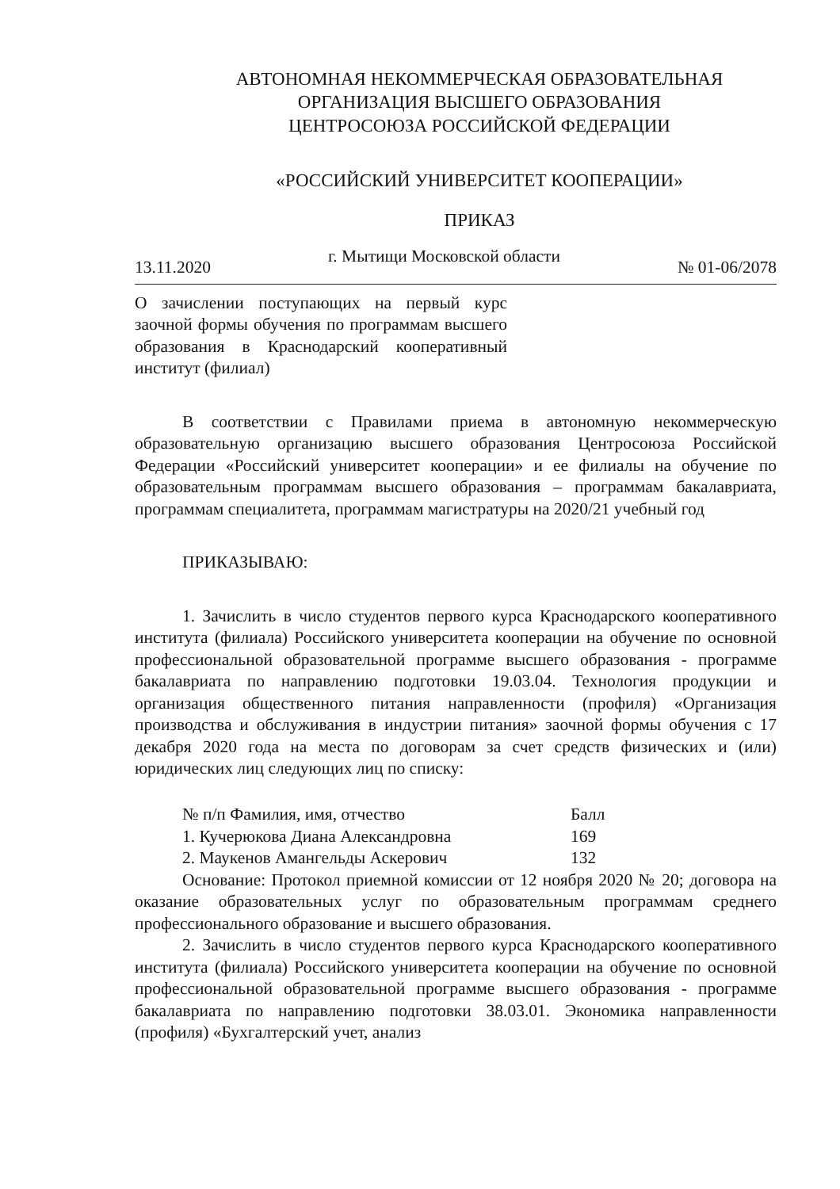АВТОНОМНАЯ НЕКОММЕРЧЕСКАЯ ОБРАЗОВАТЕЛЬНАЯ
ОРГАНИЗАЦИЯ ВЫСШЕГО ОБРАЗОВАНИЯ
ЦЕНТРОСОЮЗА РОССИЙСКОЙ ФЕДЕРАЦИИ
«РОССИЙСКИЙ УНИВЕРСИТЕТ КООПЕРАЦИИ»
ПРИКАЗ
13.11.2020 г. Мытищи Московской области № 01-06/2078
О зачислении поступающих на первый курс заочной формы обучения по программам высшего образования в Краснодарский кооперативный институт (филиал)
В соответствии с Правилами приема в автономную некоммерческую образовательную организацию высшего образования Центросоюза Российской Федерации «Российский университет кооперации» и ее филиалы на обучение по образовательным программам высшего образования – программам бакалавриата, программам специалитета, программам магистратуры на 2020/21 учебный год
ПРИКАЗЫВАЮ:
1. Зачислить в число студентов первого курса Краснодарского кооперативного института (филиала) Российского университета кооперации на обучение по основной профессиональной образовательной программе высшего образования - программе бакалавриата по направлению подготовки 19.03.04. Технология продукции и организация общественного питания направленности (профиля) «Организация производства и обслуживания в индустрии питания» заочной формы обучения с 17 декабря 2020 года на места по договорам за счет средств физических и (или) юридических лиц следующих лиц по списку:
| № п/п Фамилия, имя, отчество | Балл |
| --- | --- |
| 1. Кучерюкова Диана Александровна | 169 |
| 2. Маукенов Амангельды Аскерович | 132 |
Основание: Протокол приемной комиссии от 12 ноября 2020 № 20; договора на оказание образовательных услуг по образовательным программам среднего профессионального образование и высшего образования.
2. Зачислить в число студентов первого курса Краснодарского кооперативного института (филиала) Российского университета кооперации на обучение по основной профессиональной образовательной программе высшего образования - программе бакалавриата по направлению подготовки 38.03.01. Экономика направленности (профиля) «Бухгалтерский учет, анализ